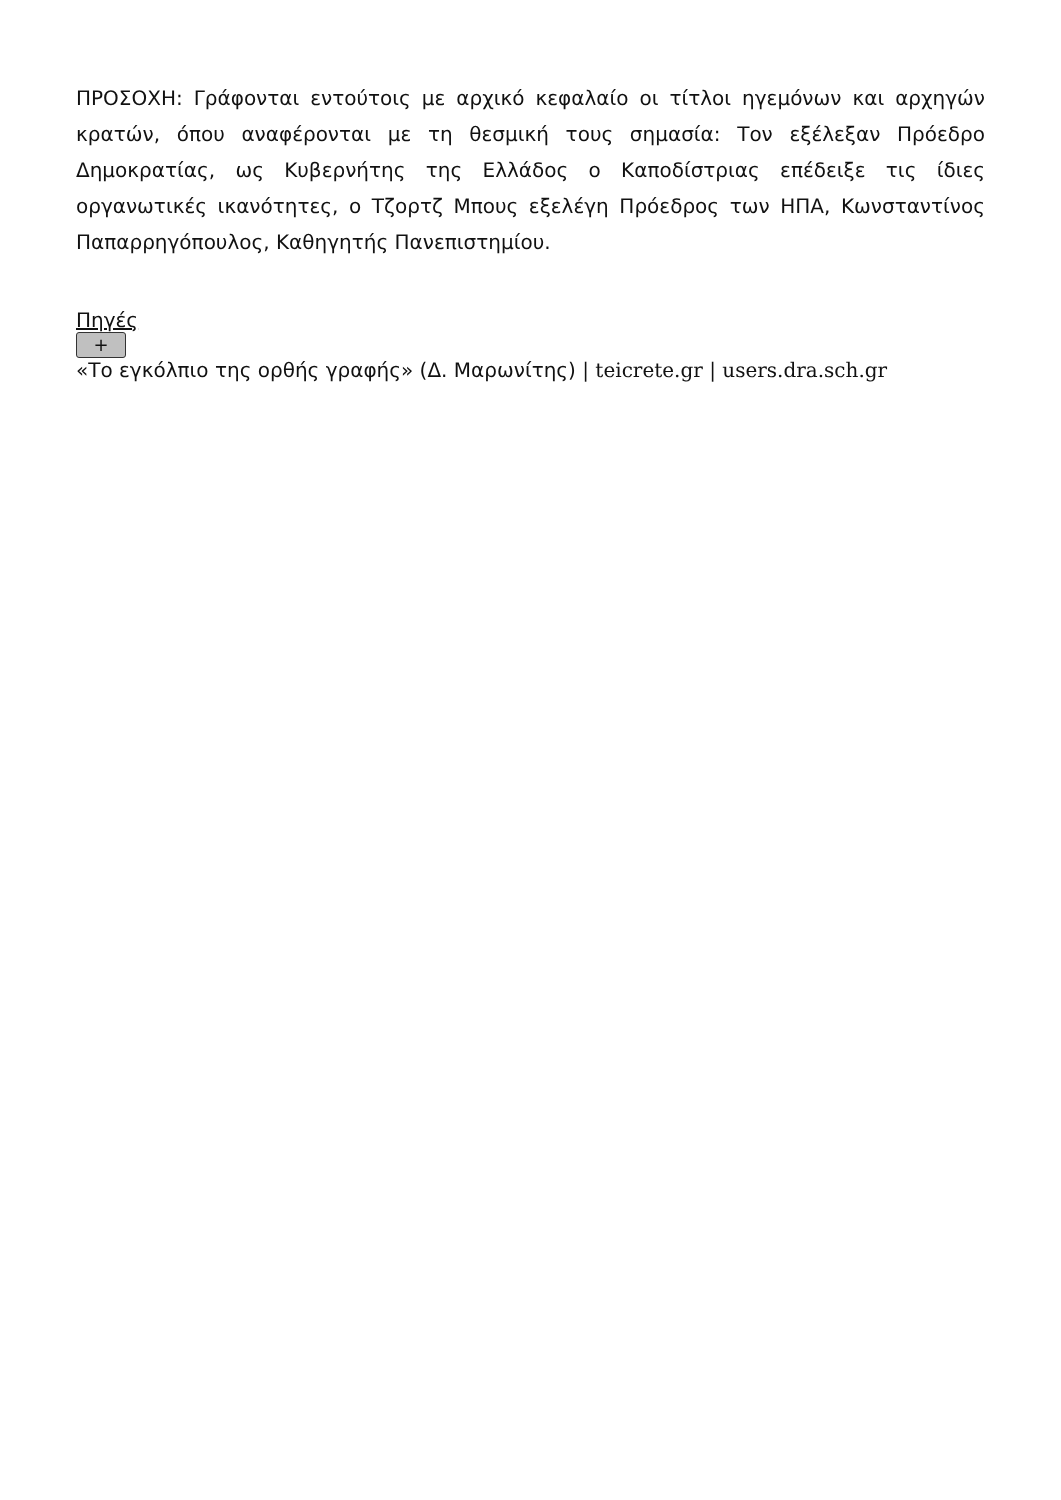ΠΡΟΣΟΧΗ: Γράφονται εντούτοις με αρχικό κεφαλαίο οι τίτλοι ηγεμόνων και αρχηγών κρατών, όπου αναφέρονται με τη θεσμική τους σημασία: Τον εξέλεξαν Πρόεδρο Δημοκρατίας, ως Κυβερνήτης της Ελλάδος ο Καποδίστριας επέδειξε τις ίδιες οργανωτικές ικανότητες, ο Τζορτζ Μπους εξελέγη Πρόεδρος των ΗΠΑ, Κωνσταντίνος Παπαρρηγόπουλος, Καθηγητής Πανεπιστημίου.
Πηγές
+
«Το εγκόλπιο της ορθής γραφής» (Δ. Μαρωνίτης) | teicrete.gr | users.dra.sch.gr